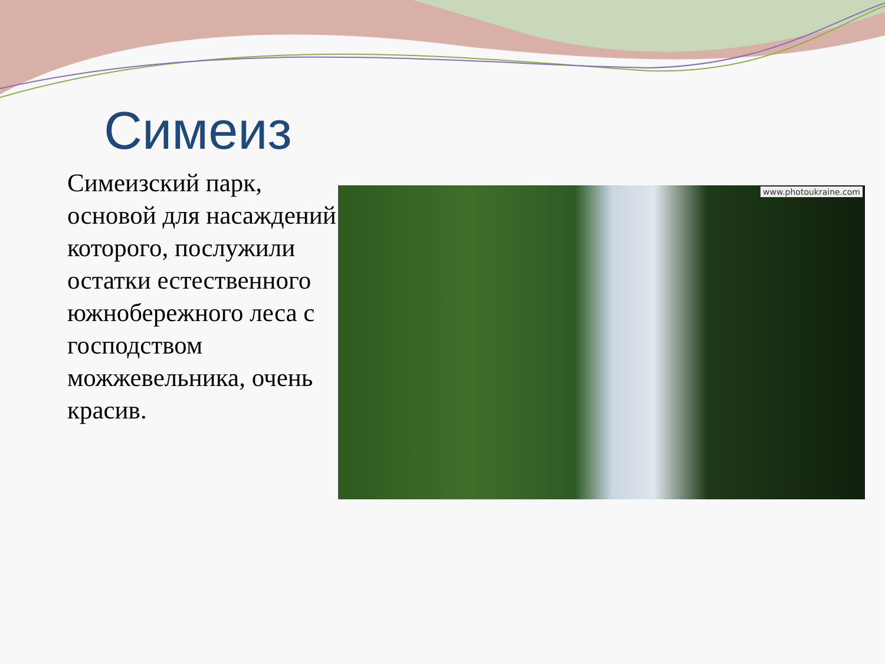Симеиз
Симеизский парк, основой для насаждений которого, послужили остатки естественного южнобережного леса с господством можжевельника, очень красив.
www.photoukraine.com